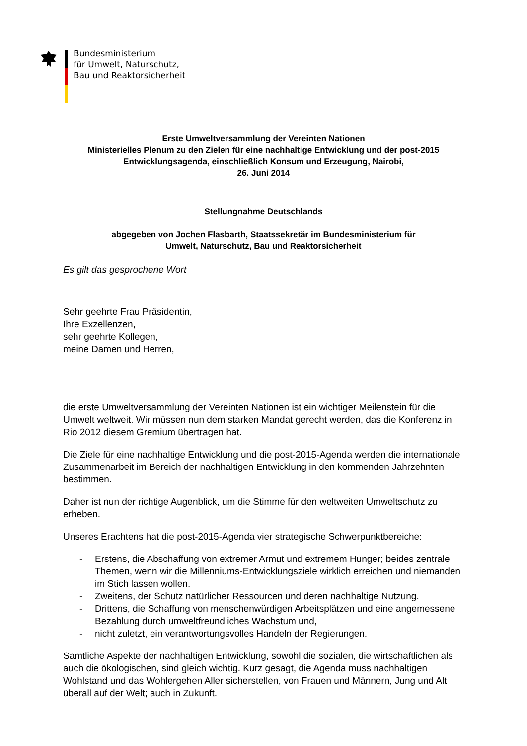Bundesministerium
für Umwelt, Naturschutz,
Bau und Reaktorsicherheit
Erste Umweltversammlung der Vereinten Nationen
Ministerielles Plenum zu den Zielen für eine nachhaltige Entwicklung und der post-2015 Entwicklungsagenda, einschließlich Konsum und Erzeugung, Nairobi,
26. Juni 2014
Stellungnahme Deutschlands
abgegeben von Jochen Flasbarth, Staatssekretär im Bundesministerium für
Umwelt, Naturschutz, Bau und Reaktorsicherheit
Es gilt das gesprochene Wort
Sehr geehrte Frau Präsidentin,
Ihre Exzellenzen,
sehr geehrte Kollegen,
meine Damen und Herren,
die erste Umweltversammlung der Vereinten Nationen ist ein wichtiger Meilenstein für die Umwelt weltweit. Wir müssen nun dem starken Mandat gerecht werden, das die Konferenz in Rio 2012 diesem Gremium übertragen hat.
Die Ziele für eine nachhaltige Entwicklung und die post-2015-Agenda werden die internationale Zusammenarbeit im Bereich der nachhaltigen Entwicklung in den kommenden Jahrzehnten bestimmen.
Daher ist nun der richtige Augenblick, um die Stimme für den weltweiten Umweltschutz zu erheben.
Unseres Erachtens hat die post-2015-Agenda vier strategische Schwerpunktbereiche:
- Erstens, die Abschaffung von extremer Armut und extremem Hunger; beides zentrale Themen, wenn wir die Millenniums-Entwicklungsziele wirklich erreichen und niemanden im Stich lassen wollen.
- Zweitens, der Schutz natürlicher Ressourcen und deren nachhaltige Nutzung.
- Drittens, die Schaffung von menschenwürdigen Arbeitsplätzen und eine angemessene Bezahlung durch umweltfreundliches Wachstum und,
- nicht zuletzt, ein verantwortungsvolles Handeln der Regierungen.
Sämtliche Aspekte der nachhaltigen Entwicklung, sowohl die sozialen, die wirtschaftlichen als auch die ökologischen, sind gleich wichtig. Kurz gesagt, die Agenda muss nachhaltigen Wohlstand und das Wohlergehen Aller sicherstellen, von Frauen und Männern, Jung und Alt überall auf der Welt; auch in Zukunft.